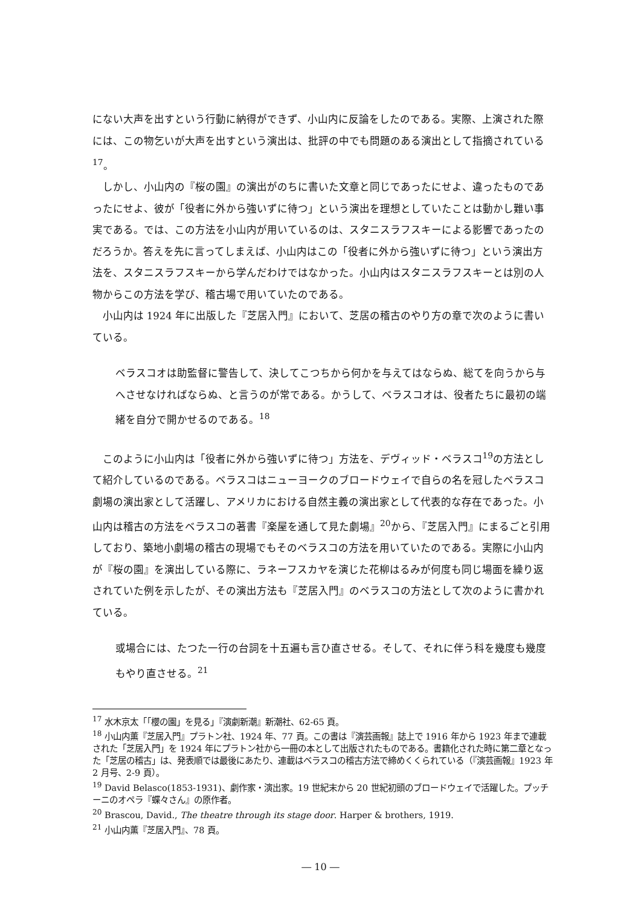にない大声を出すという行動に納得ができず、小山内に反論をしたのである。実際、上演された際には、この物乞いが大声を出すという演出は、批評の中でも問題のある演出として指摘されている<sup>17</sup>。
しかし、小山内の『桜の園』の演出がのちに書いた文章と同じであったにせよ、違ったものであったにせよ、彼が「役者に外から強いずに待つ」という演出を理想としていたことは動かし難い事実である。では、この方法を小山内が用いているのは、スタニスラフスキーによる影響であったのだろうか。答えを先に言ってしまえば、小山内はこの「役者に外から強いずに待つ」という演出方法を、スタニスラフスキーから学んだわけではなかった。小山内はスタニスラフスキーとは別の人物からこの方法を学び、稽古場で用いていたのである。
小山内は 1924 年に出版した『芝居入門』において、芝居の稽古のやり方の章で次のように書いている。
ベラスコオは助監督に警告して、決してこつちから何かを与えてはならぬ、総てを向うから与へさせなければならぬ、と言うのが常である。かうして、ベラスコオは、役者たちに最初の端緒を自分で開かせるのである。<sup>18</sup>
このように小山内は「役者に外から強いずに待つ」方法を、デヴィッド・ベラスコ<sup>19</sup>の方法として紹介しているのである。ベラスコはニューヨークのブロードウェイで自らの名を冠したベラスコ劇場の演出家として活躍し、アメリカにおける自然主義の演出家として代表的な存在であった。小山内は稽古の方法をベラスコの著書『楽屋を通して見た劇場』<sup>20</sup>から、『芝居入門』にまるごと引用しており、築地小劇場の稽古の現場でもそのベラスコの方法を用いていたのである。実際に小山内が『桜の園』を演出している際に、ラネーフスカヤを演じた花柳はるみが何度も同じ場面を繰り返されていた例を示したが、その演出方法も『芝居入門』のベラスコの方法として次のように書かれている。
或場合には、たつた一行の台詞を十五遍も言ひ直させる。そして、それに伴う科を幾度も幾度もやり直させる。<sup>21</sup>
<sup>17</sup> 水木京太「「櫻の園」を見る」『演劇新潮』新潮社、62-65 頁。
<sup>18</sup> 小山内薫『芝居入門』プラトン社、1924 年、77 頁。この書は『演芸画報』誌上で 1916 年から 1923 年まで連載された「芝居入門」を 1924 年にプラトン社から一冊の本として出版されたものである。書籍化された時に第二章となった「芝居の稽古」は、発表順では最後にあたり、連載はベラスコの稽古方法で締めくくられている（『演芸画報』1923 年 2 月号、2-9 頁）。
<sup>19</sup> David Belasco(1853-1931)、劇作家・演出家。19 世紀末から 20 世紀初頭のブロードウェイで活躍した。プッチーニのオペラ『蝶々さん』の原作者。
<sup>20</sup> Brascou, David., The theatre through its stage door. Harper & brothers, 1919.
<sup>21</sup> 小山内薫『芝居入門』、78 頁。
― 10 ―